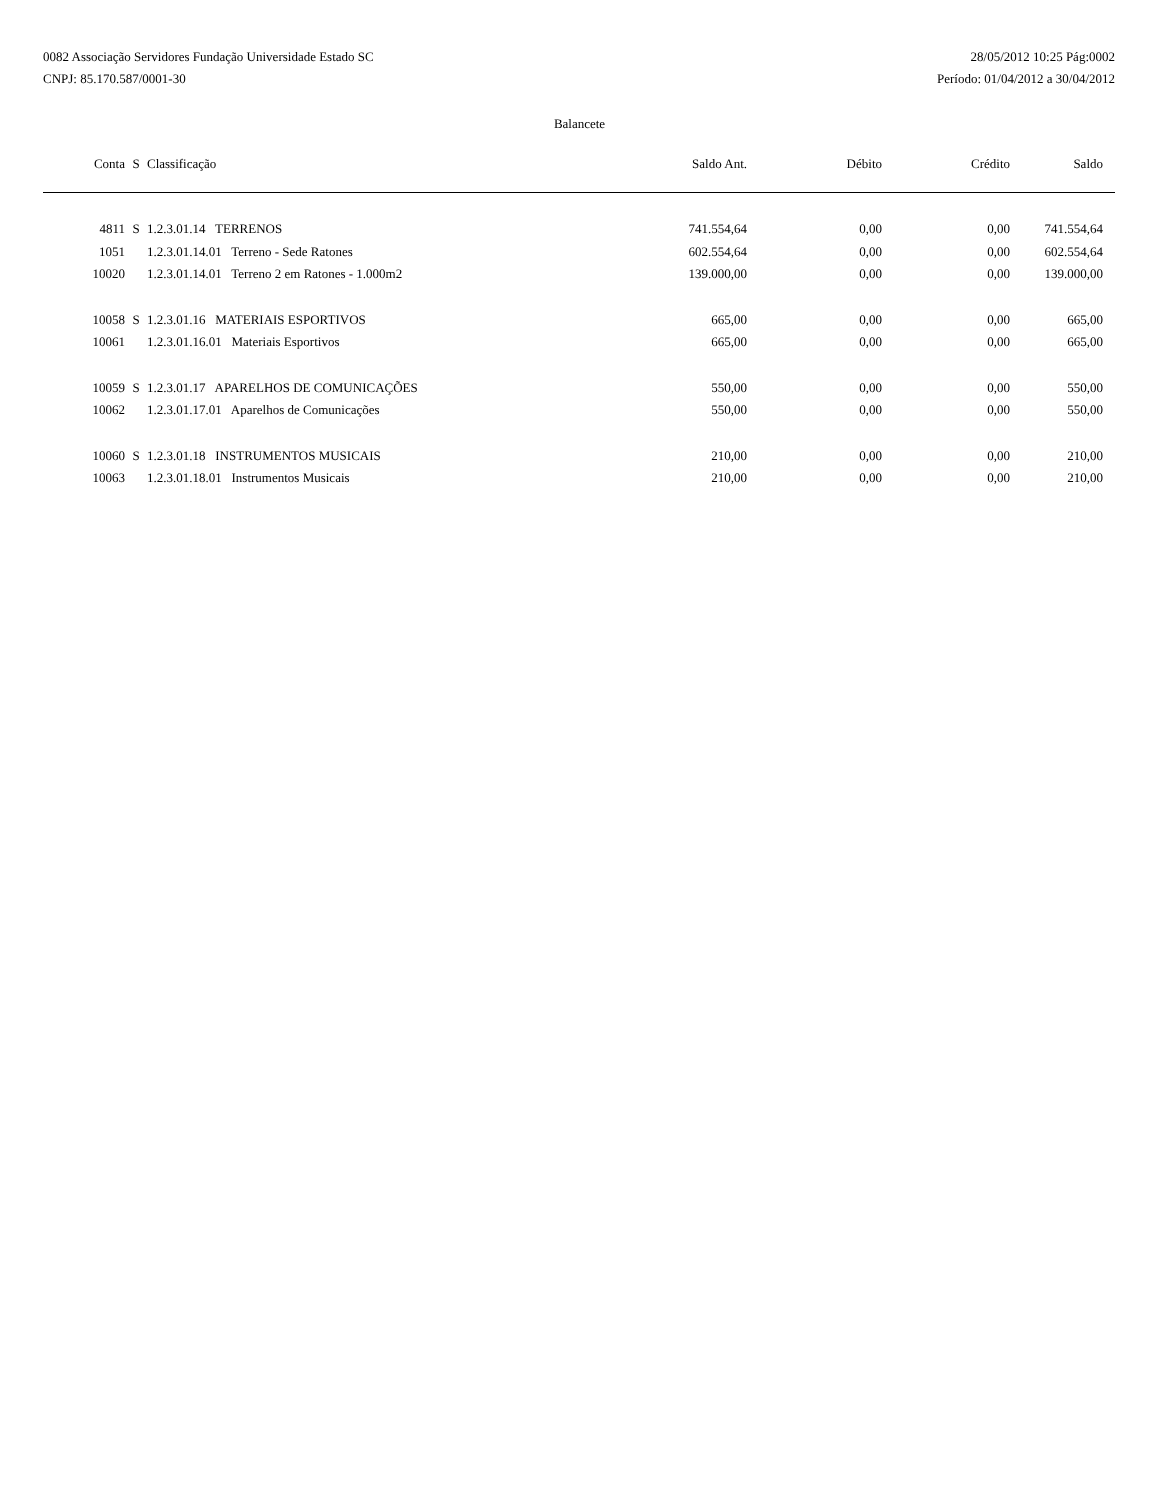0082 Associação Servidores Fundação Universidade Estado SC
CNPJ: 85.170.587/0001-30
28/05/2012 10:25 Pág:0002
Período: 01/04/2012 a 30/04/2012
Balancete
| Conta | S | Classificação | Saldo Ant. | Débito | Crédito | Saldo |
| --- | --- | --- | --- | --- | --- | --- |
| 4811 | S | 1.2.3.01.14 TERRENOS | 741.554,64 | 0,00 | 0,00 | 741.554,64 |
| 1051 | | 1.2.3.01.14.01 Terreno - Sede Ratones | 602.554,64 | 0,00 | 0,00 | 602.554,64 |
| 10020 | | 1.2.3.01.14.01 Terreno 2 em Ratones - 1.000m2 | 139.000,00 | 0,00 | 0,00 | 139.000,00 |
| 10058 | S | 1.2.3.01.16 MATERIAIS ESPORTIVOS | 665,00 | 0,00 | 0,00 | 665,00 |
| 10061 | | 1.2.3.01.16.01 Materiais Esportivos | 665,00 | 0,00 | 0,00 | 665,00 |
| 10059 | S | 1.2.3.01.17 APARELHOS DE COMUNICAÇÕES | 550,00 | 0,00 | 0,00 | 550,00 |
| 10062 | | 1.2.3.01.17.01 Aparelhos de Comunicações | 550,00 | 0,00 | 0,00 | 550,00 |
| 10060 | S | 1.2.3.01.18 INSTRUMENTOS MUSICAIS | 210,00 | 0,00 | 0,00 | 210,00 |
| 10063 | | 1.2.3.01.18.01 Instrumentos Musicais | 210,00 | 0,00 | 0,00 | 210,00 |